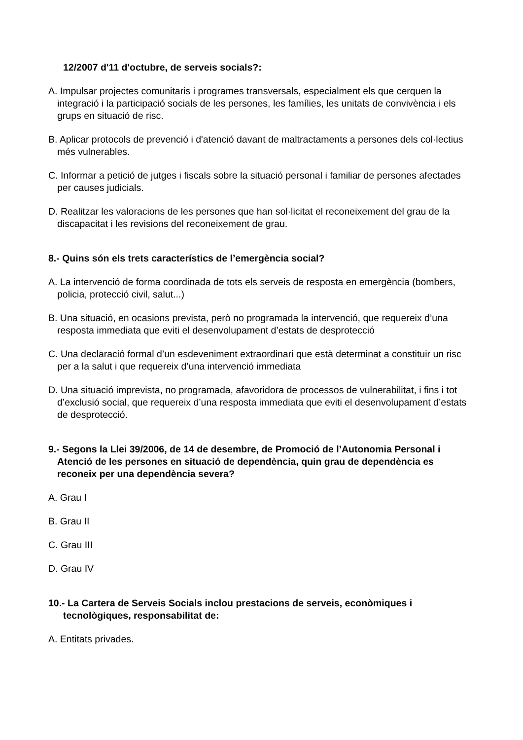12/2007 d'11 d'octubre, de serveis socials?:
A. Impulsar projectes comunitaris i programes transversals, especialment els que cerquen la integració i la participació socials de les persones, les famílies, les unitats de convivència i els grups en situació de risc.
B. Aplicar protocols de prevenció i d'atenció davant de maltractaments a persones dels col·lectius més vulnerables.
C. Informar a petició de jutges i fiscals sobre la situació personal i familiar de persones afectades per causes judicials.
D. Realitzar les valoracions de les persones que han sol·licitat el reconeixement del grau de la discapacitat i les revisions del reconeixement de grau.
8.- Quins són els trets característics de l’emergència social?
A. La intervenció de forma coordinada de tots els serveis de resposta en emergència (bombers, policia, protecció civil, salut...)
B. Una situació, en ocasions prevista, però no programada la intervenció, que requereix d’una resposta immediata que eviti el desenvolupament d’estats de desprotecció
C. Una declaració formal d’un esdeveniment extraordinari que està determinat a constituir un risc per a la salut i que requereix d’una intervenció immediata
D. Una situació imprevista, no programada, afavoridora de processos de vulnerabilitat, i fins i tot d’exclusió social, que requereix d’una resposta immediata que eviti el desenvolupament d’estats de desprotecció.
9.- Segons la Llei 39/2006, de 14 de desembre, de Promoció de l’Autonomia Personal i Atenció de les persones en situació de dependència, quin grau de dependència es reconeix per una dependència severa?
A. Grau I
B. Grau II
C. Grau III
D. Grau IV
10.- La Cartera de Serveis Socials inclou prestacions de serveis, econòmiques i tecnològiques, responsabilitat de:
A. Entitats privades.